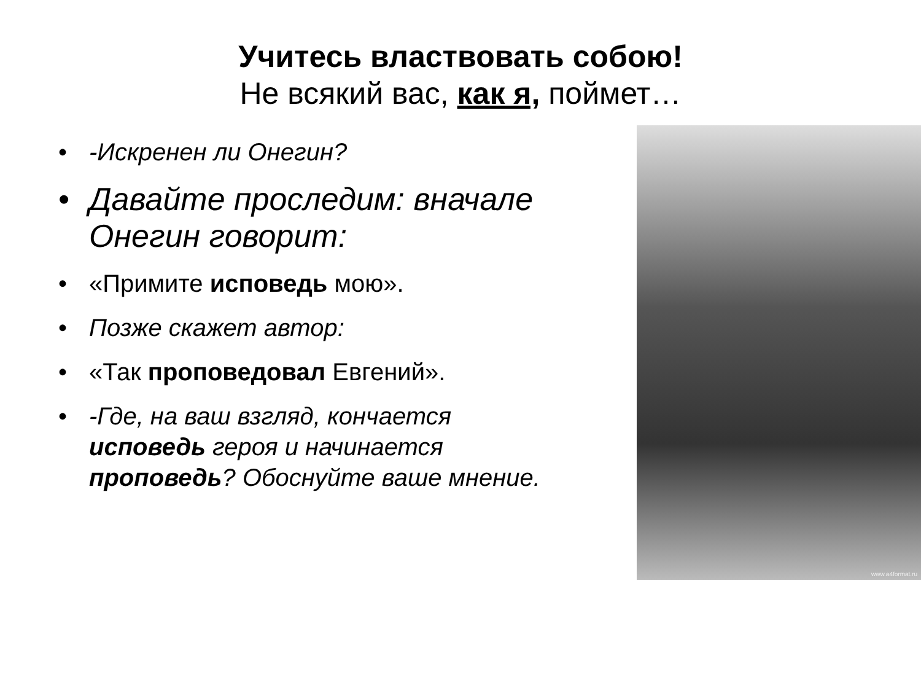Учитесь властвовать собою!
Не всякий вас, как я, поймет…
• -Искренен ли Онегин?
• Давайте проследим: вначале Онегин говорит:
• «Примите исповедь мою».
• Позже скажет автор:
• «Так проповедовал Евгений».
• -Где, на ваш взгляд, кончается исповедь героя и начинается проповедь? Обоснуйте ваше мнение.
www.a4format.ru